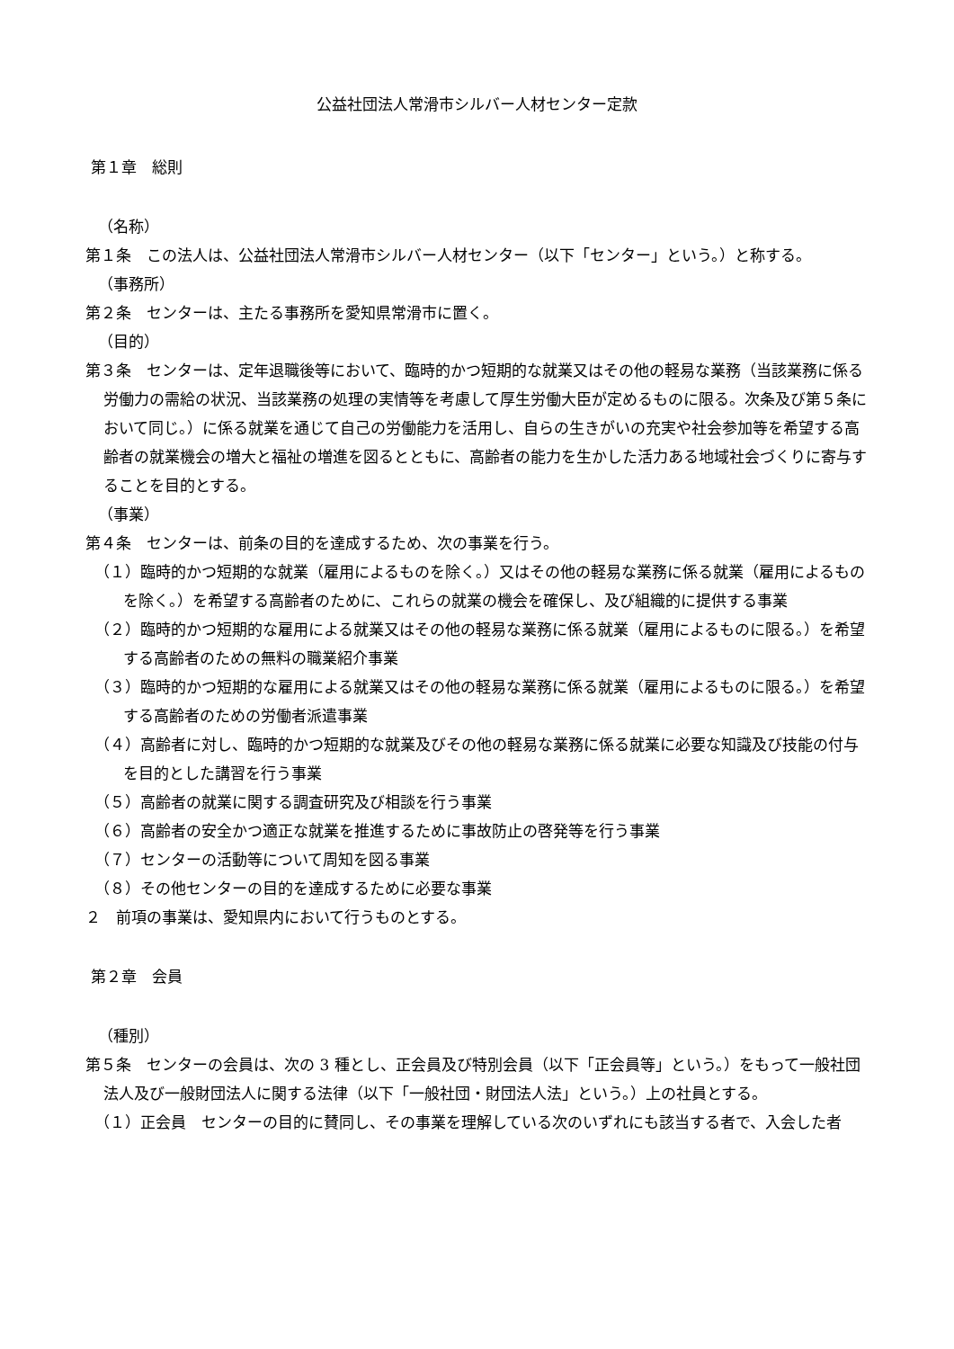公益社団法人常滑市シルバー人材センター定款
第１章　総則
（名称）
第１条　この法人は、公益社団法人常滑市シルバー人材センター（以下「センター」という。）と称する。
（事務所）
第２条　センターは、主たる事務所を愛知県常滑市に置く。
（目的）
第３条　センターは、定年退職後等において、臨時的かつ短期的な就業又はその他の軽易な業務（当該業務に係る労働力の需給の状況、当該業務の処理の実情等を考慮して厚生労働大臣が定めるものに限る。次条及び第５条において同じ。）に係る就業を通じて自己の労働能力を活用し、自らの生きがいの充実や社会参加等を希望する高齢者の就業機会の増大と福祉の増進を図るとともに、高齢者の能力を生かした活力ある地域社会づくりに寄与することを目的とする。
（事業）
第４条　センターは、前条の目的を達成するため、次の事業を行う。
（１）臨時的かつ短期的な就業（雇用によるものを除く。）又はその他の軽易な業務に係る就業（雇用によるものを除く。）を希望する高齢者のために、これらの就業の機会を確保し、及び組織的に提供する事業
（２）臨時的かつ短期的な雇用による就業又はその他の軽易な業務に係る就業（雇用によるものに限る。）を希望する高齢者のための無料の職業紹介事業
（３）臨時的かつ短期的な雇用による就業又はその他の軽易な業務に係る就業（雇用によるものに限る。）を希望する高齢者のための労働者派遣事業
（４）高齢者に対し、臨時的かつ短期的な就業及びその他の軽易な業務に係る就業に必要な知識及び技能の付与を目的とした講習を行う事業
（５）高齢者の就業に関する調査研究及び相談を行う事業
（６）高齢者の安全かつ適正な就業を推進するために事故防止の啓発等を行う事業
（７）センターの活動等について周知を図る事業
（８）その他センターの目的を達成するために必要な事業
２　前項の事業は、愛知県内において行うものとする。
第２章　会員
（種別）
第５条　センターの会員は、次の 3 種とし、正会員及び特別会員（以下「正会員等」という。）をもって一般社団法人及び一般財団法人に関する法律（以下「一般社団・財団法人法」という。）上の社員とする。
（１）正会員　センターの目的に賛同し、その事業を理解している次のいずれにも該当する者で、入会した者